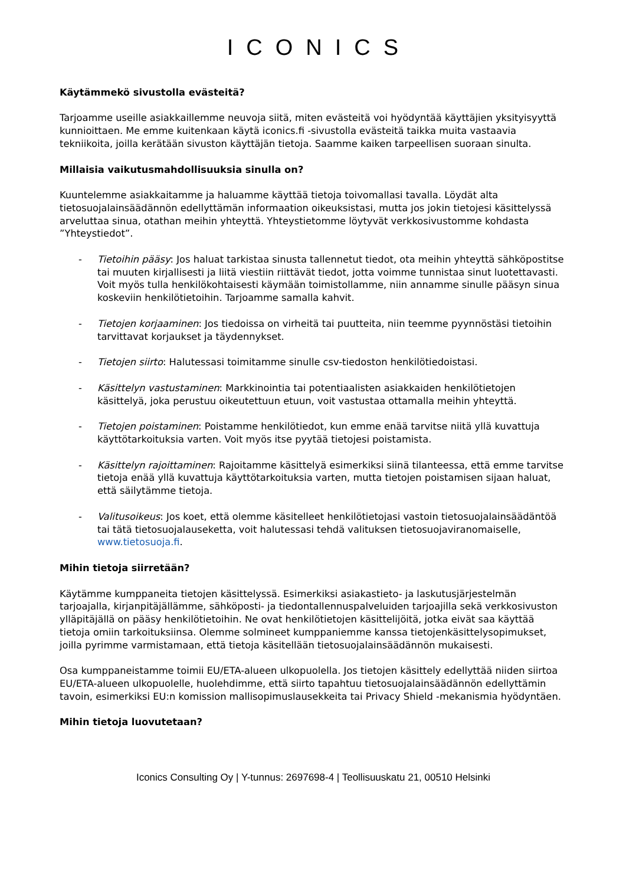ICONICS
Käytämmekö sivustolla evästeitä?
Tarjoamme useille asiakkaillemme neuvoja siitä, miten evästeitä voi hyödyntää käyttäjien yksityisyyttä kunnioittaen. Me emme kuitenkaan käytä iconics.fi -sivustolla evästeitä taikka muita vastaavia tekniikoita, joilla kerätään sivuston käyttäjän tietoja. Saamme kaiken tarpeellisen suoraan sinulta.
Millaisia vaikutusmahdollisuuksia sinulla on?
Kuuntelemme asiakkaitamme ja haluamme käyttää tietoja toivomallasi tavalla. Löydät alta tietosuojalainsäädännön edellyttämän informaation oikeuksistasi, mutta jos jokin tietojesi käsittelyssä arveluttaa sinua, otathan meihin yhteyttä. Yhteystietomme löytyvät verkkosivustomme kohdasta ”Yhteystiedot”.
- Tietoihin pääsy: Jos haluat tarkistaa sinusta tallennetut tiedot, ota meihin yhteyttä sähköpostitse tai muuten kirjallisesti ja liitä viestiin riittävät tiedot, jotta voimme tunnistaa sinut luotettavasti. Voit myös tulla henkilökohtaisesti käymään toimistollamme, niin annamme sinulle pääsyn sinua koskeviin henkilötietoihin. Tarjoamme samalla kahvit.
- Tietojen korjaaminen: Jos tiedoissa on virheitä tai puutteita, niin teemme pyynnöstäsi tietoihin tarvittavat korjaukset ja täydennykset.
- Tietojen siirto: Halutessasi toimitamme sinulle csv-tiedoston henkilötiedoistasi.
- Käsittelyn vastustaminen: Markkinointia tai potentiaalisten asiakkaiden henkilötietojen käsittelyä, joka perustuu oikeutettuun etuun, voit vastustaa ottamalla meihin yhteyttä.
- Tietojen poistaminen: Poistamme henkilötiedot, kun emme enää tarvitse niitä yllä kuvattuja käyttötarkoituksia varten. Voit myös itse pyytää tietojesi poistamista.
- Käsittelyn rajoittaminen: Rajoitamme käsittelyä esimerkiksi siinä tilanteessa, että emme tarvitse tietoja enää yllä kuvattuja käyttötarkoituksia varten, mutta tietojen poistamisen sijaan haluat, että säilytämme tietoja.
- Valitusoikeus: Jos koet, että olemme käsitelleet henkilötietojasi vastoin tietosuojalainsäädäntöä tai tätä tietosuojalauseketta, voit halutessasi tehdä valituksen tietosuojaviranomaiselle, www.tietosuoja.fi.
Mihin tietoja siirretään?
Käytämme kumppaneita tietojen käsittelyssä. Esimerkiksi asiakastieto- ja laskutusjärjestelmän tarjoajalla, kirjanpitäjällämme, sähköposti- ja tiedontallennuspalveluiden tarjoajilla sekä verkkosivuston ylläpitäjällä on pääsy henkilötietoihin. Ne ovat henkilötietojen käsittelijöitä, jotka eivät saa käyttää tietoja omiin tarkoituksiinsa. Olemme solmineet kumppaniemme kanssa tietojenkäsittelysopimukset, joilla pyrimme varmistamaan, että tietoja käsitellään tietosuojalainsäädännön mukaisesti.
Osa kumppaneistamme toimii EU/ETA-alueen ulkopuolella. Jos tietojen käsittely edellyttää niiden siirtoa EU/ETA-alueen ulkopuolelle, huolehdimme, että siirto tapahtuu tietosuojalainsäädännön edellyttämin tavoin, esimerkiksi EU:n komission mallisopimuslausekkeita tai Privacy Shield -mekanismia hyödyntäen.
Mihin tietoja luovutetaan?
Iconics Consulting Oy | Y-tunnus: 2697698-4 | Teollisuuskatu 21, 00510 Helsinki